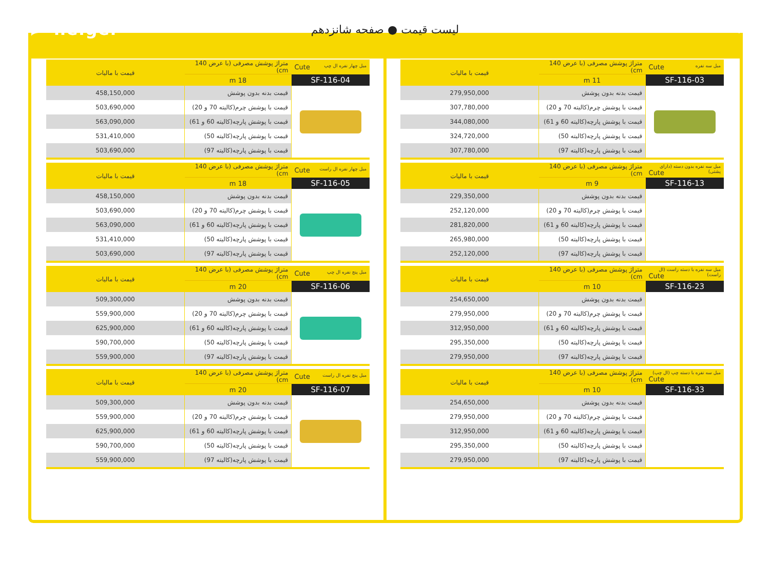helger
لیست قیمت ● صفحه شانزدهم
| مبل سه نفره Cute | متراژ پوشش مصرفی (با عرض 140 cm) | قیمت با مالیات |
| SF-116-03 | 11 m | |
| | قیمت بدنه بدون پوشش | 279,950,000 |
| | قیمت با پوشش چرم(کالیته 70 و 20) | 307,780,000 |
| | قیمت با پوشش پارچه(کالیته 60 و 61) | 344,080,000 |
| | قیمت با پوشش پارچه(کالیته 50) | 324,720,000 |
| | قیمت با پوشش پارچه(کالیته 97) | 307,780,000 |
| مبل سه نفره بدون دسته (دارای پشتی) Cute | متراژ پوشش مصرفی (با عرض 140 cm) | قیمت با مالیات |
| SF-116-13 | 9 m | |
| | قیمت بدنه بدون پوشش | 229,350,000 |
| | قیمت با پوشش چرم(کالیته 70 و 20) | 252,120,000 |
| | قیمت با پوشش پارچه(کالیته 60 و 61) | 281,820,000 |
| | قیمت با پوشش پارچه(کالیته 50) | 265,980,000 |
| | قیمت با پوشش پارچه(کالیته 97) | 252,120,000 |
| مبل سه نفره با دسته راست (ال راست) Cute | متراژ پوشش مصرفی (با عرض 140 cm) | قیمت با مالیات |
| SF-116-23 | 10 m | |
| | قیمت بدنه بدون پوشش | 254,650,000 |
| | قیمت با پوشش چرم(کالیته 70 و 20) | 279,950,000 |
| | قیمت با پوشش پارچه(کالیته 60 و 61) | 312,950,000 |
| | قیمت با پوشش پارچه(کالیته 50) | 295,350,000 |
| | قیمت با پوشش پارچه(کالیته 97) | 279,950,000 |
| مبل سه نفره با دسته چپ (ال چپ) Cute | متراژ پوشش مصرفی (با عرض 140 cm) | قیمت با مالیات |
| SF-116-33 | 10 m | |
| | قیمت بدنه بدون پوشش | 254,650,000 |
| | قیمت با پوشش چرم(کالیته 70 و 20) | 279,950,000 |
| | قیمت با پوشش پارچه(کالیته 60 و 61) | 312,950,000 |
| | قیمت با پوشش پارچه(کالیته 50) | 295,350,000 |
| | قیمت با پوشش پارچه(کالیته 97) | 279,950,000 |
| مبل چهار نفره ال چپ Cute | متراژ پوشش مصرفی (با عرض 140 cm) | قیمت با مالیات |
| SF-116-04 | 18 m | |
| | قیمت بدنه بدون پوشش | 458,150,000 |
| | قیمت با پوشش چرم(کالیته 70 و 20) | 503,690,000 |
| | قیمت با پوشش پارچه(کالیته 60 و 61) | 563,090,000 |
| | قیمت با پوشش پارچه(کالیته 50) | 531,410,000 |
| | قیمت با پوشش پارچه(کالیته 97) | 503,690,000 |
| مبل چهار نفره ال راست Cute | متراژ پوشش مصرفی (با عرض 140 cm) | قیمت با مالیات |
| SF-116-05 | 18 m | |
| | قیمت بدنه بدون پوشش | 458,150,000 |
| | قیمت با پوشش چرم(کالیته 70 و 20) | 503,690,000 |
| | قیمت با پوشش پارچه(کالیته 60 و 61) | 563,090,000 |
| | قیمت با پوشش پارچه(کالیته 50) | 531,410,000 |
| | قیمت با پوشش پارچه(کالیته 97) | 503,690,000 |
| مبل پنج نفره ال چپ Cute | متراژ پوشش مصرفی (با عرض 140 cm) | قیمت با مالیات |
| SF-116-06 | 20 m | |
| | قیمت بدنه بدون پوشش | 509,300,000 |
| | قیمت با پوشش چرم(کالیته 70 و 20) | 559,900,000 |
| | قیمت با پوشش پارچه(کالیته 60 و 61) | 625,900,000 |
| | قیمت با پوشش پارچه(کالیته 50) | 590,700,000 |
| | قیمت با پوشش پارچه(کالیته 97) | 559,900,000 |
| مبل پنج نفره ال راست Cute | متراژ پوشش مصرفی (با عرض 140 cm) | قیمت با مالیات |
| SF-116-07 | 20 m | |
| | قیمت بدنه بدون پوشش | 509,300,000 |
| | قیمت با پوشش چرم(کالیته 70 و 20) | 559,900,000 |
| | قیمت با پوشش پارچه(کالیته 60 و 61) | 625,900,000 |
| | قیمت با پوشش پارچه(کالیته 50) | 590,700,000 |
| | قیمت با پوشش پارچه(کالیته 97) | 559,900,000 |